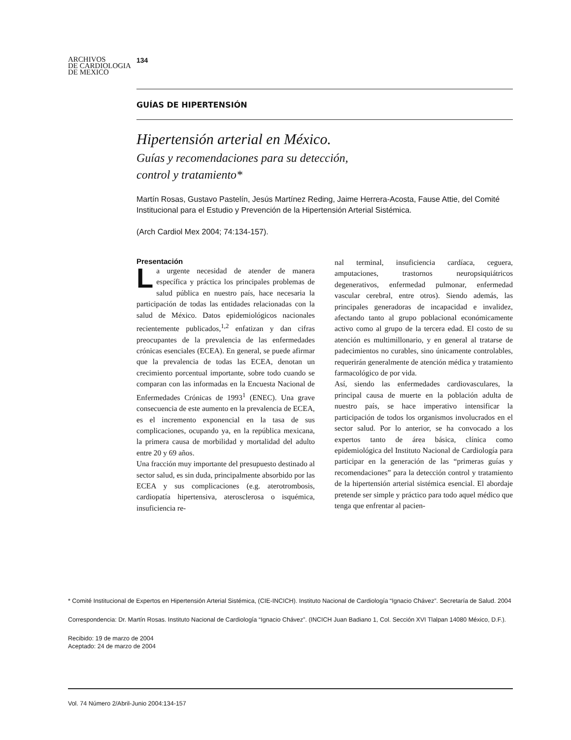ARCHIVOS
DE CARDIOLOGIA
DE MEXICO
134
GUÍAS DE HIPERTENSIÓN
Hipertensión arterial en México.
Guías y recomendaciones para su detección,
control y tratamiento*
Martín Rosas, Gustavo Pastelín, Jesús Martínez Reding, Jaime Herrera-Acosta, Fause Attie, del Comité Institucional para el Estudio y Prevención de la Hipertensión Arterial Sistémica.
(Arch Cardiol Mex 2004; 74:134-157).
Presentación
La urgente necesidad de atender de manera específica y práctica los principales problemas de salud pública en nuestro país, hace necesaria la participación de todas las entidades relacionadas con la salud de México. Datos epidemiológicos nacionales recientemente publicados,<sup>1,2</sup> enfatizan y dan cifras preocupantes de la prevalencia de las enfermedades crónicas esenciales (ECEA). En general, se puede afirmar que la prevalencia de todas las ECEA, denotan un crecimiento porcentual importante, sobre todo cuando se comparan con las informadas en la Encuesta Nacional de Enfermedades Crónicas de 1993<sup>1</sup> (ENEC). Una grave consecuencia de este aumento en la prevalencia de ECEA, es el incremento exponencial en la tasa de sus complicaciones, ocupando ya, en la república mexicana, la primera causa de morbilidad y mortalidad del adulto entre 20 y 69 años.
Una fracción muy importante del presupuesto destinado al sector salud, es sin duda, principalmente absorbido por las ECEA y sus complicaciones (e.g. aterotrombosis, cardiopatía hipertensiva, aterosclerosa o isquémica, insuficiencia re-
nal terminal, insuficiencia cardíaca, ceguera, amputaciones, trastornos neuropsiquiátricos degenerativos, enfermedad pulmonar, enfermedad vascular cerebral, entre otros). Siendo además, las principales generadoras de incapacidad e invalidez, afectando tanto al grupo poblacional económicamente activo como al grupo de la tercera edad. El costo de su atención es multimillonario, y en general al tratarse de padecimientos no curables, sino únicamente controlables, requerirán generalmente de atención médica y tratamiento farmacológico de por vida.
Así, siendo las enfermedades cardiovasculares, la principal causa de muerte en la población adulta de nuestro país, se hace imperativo intensificar la participación de todos los organismos involucrados en el sector salud. Por lo anterior, se ha convocado a los expertos tanto de área básica, clínica como epidemiológica del Instituto Nacional de Cardiología para participar en la generación de las “primeras guías y recomendaciones” para la detección control y tratamiento de la hipertensión arterial sistémica esencial. El abordaje pretende ser simple y práctico para todo aquel médico que tenga que enfrentar al pacien-
* Comité Institucional de Expertos en Hipertensión Arterial Sistémica, (CIE-INCICH). Instituto Nacional de Cardiología “Ignacio Chávez”. Secretaría de Salud. 2004
Correspondencia: Dr. Martín Rosas. Instituto Nacional de Cardiología “Ignacio Chávez”. (INCICH Juan Badiano 1, Col. Sección XVI Tlalpan 14080 México, D.F.).
Recibido: 19 de marzo de 2004
Aceptado: 24 de marzo de 2004
Vol. 74 Número 2/Abril-Junio 2004:134-157